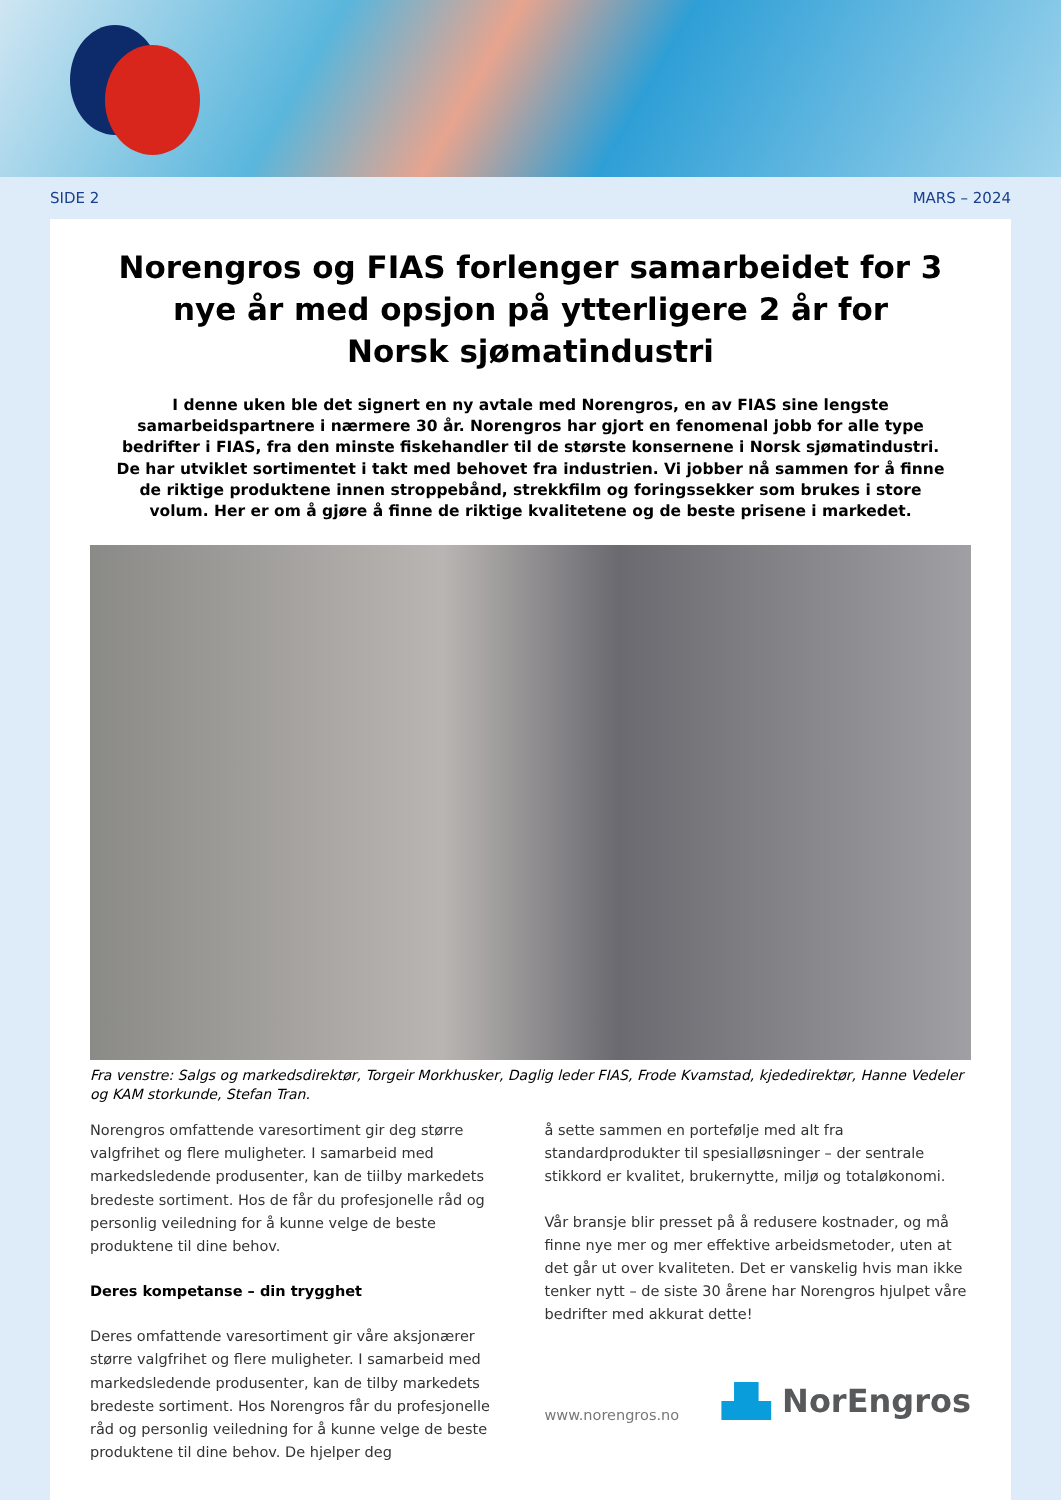SIDE 2 MARS – 2024
Norengros og FIAS forlenger samarbeidet for 3 nye år med opsjon på ytterligere 2 år for
Norsk sjømatindustri
I denne uken ble det signert en ny avtale med Norengros, en av FIAS sine lengste samarbeidspartnere i nærmere 30 år. Norengros har gjort en fenomenal jobb for alle type bedrifter i FIAS, fra den minste fiskehandler til de største konsernene i Norsk sjømatindustri. De har utviklet sortimentet i takt med behovet fra industrien. Vi jobber nå sammen for å finne de riktige produktene innen stroppebånd, strekkfilm og foringssekker som brukes i store volum. Her er om å gjøre å finne de riktige kvalitetene og de beste prisene i markedet.
Fra venstre: Salgs og markedsdirektør, Torgeir Morkhusker, Daglig leder FIAS, Frode Kvamstad, kjededirektør, Hanne Vedeler og KAM storkunde, Stefan Tran.
Norengros omfattende varesortiment gir deg større valgfrihet og flere muligheter. I samarbeid med markedsledende produsenter, kan de tiilby markedets bredeste sortiment. Hos de får du profesjonelle råd og personlig veiledning for å kunne velge de beste produktene til dine behov.
Deres kompetanse – din trygghet
Deres omfattende varesortiment gir våre aksjonærer større valgfrihet og flere muligheter. I samarbeid med markedsledende produsenter, kan de tilby markedets bredeste sortiment. Hos Norengros får du profesjonelle råd og personlig veiledning for å kunne velge de beste produktene til dine behov. De hjelper deg
å sette sammen en portefølje med alt fra standardprodukter til spesialløsninger – der sentrale stikkord er kvalitet, brukernytte, miljø og totaløkonomi.
Vår bransje blir presset på å redusere kostnader, og må finne nye mer og mer effektive arbeidsmetoder, uten at det går ut over kvaliteten. Det er vanskelig hvis man ikke tenker nytt – de siste 30 årene har Norengros hjulpet våre bedrifter med akkurat dette!
www.norengros.no ▟▙ NorEngros